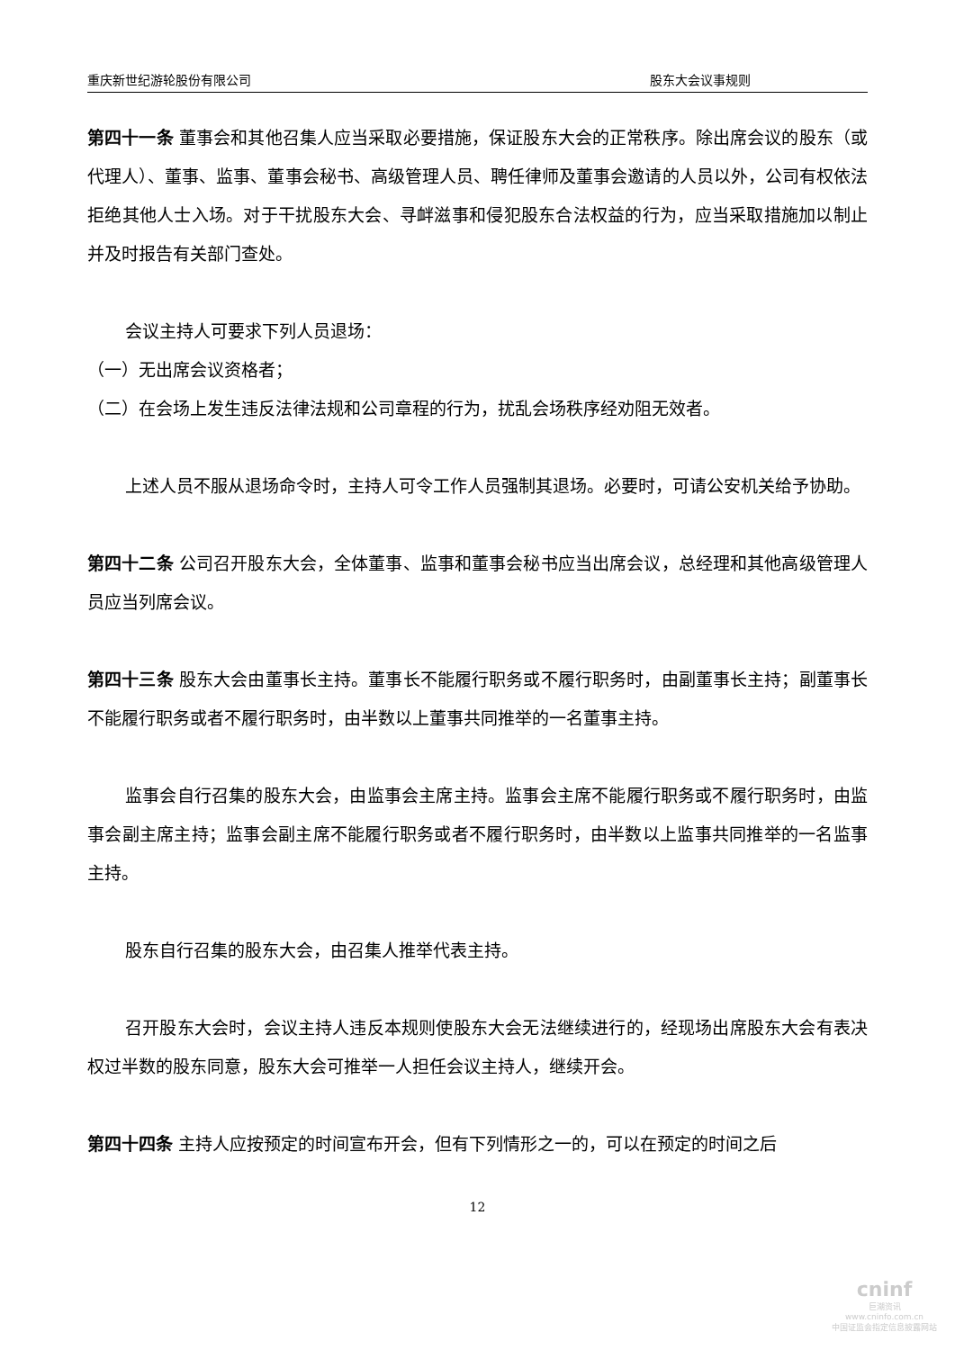重庆新世纪游轮股份有限公司 股东大会议事规则
第四十一条 董事会和其他召集人应当采取必要措施，保证股东大会的正常秩序。除出席会议的股东（或代理人）、董事、监事、董事会秘书、高级管理人员、聘任律师及董事会邀请的人员以外，公司有权依法拒绝其他人士入场。对于干扰股东大会、寻衅滋事和侵犯股东合法权益的行为，应当采取措施加以制止并及时报告有关部门查处。
会议主持人可要求下列人员退场：
（一）无出席会议资格者；
（二）在会场上发生违反法律法规和公司章程的行为，扰乱会场秩序经劝阻无效者。
上述人员不服从退场命令时，主持人可令工作人员强制其退场。必要时，可请公安机关给予协助。
第四十二条 公司召开股东大会，全体董事、监事和董事会秘书应当出席会议，总经理和其他高级管理人员应当列席会议。
第四十三条 股东大会由董事长主持。董事长不能履行职务或不履行职务时，由副董事长主持；副董事长不能履行职务或者不履行职务时，由半数以上董事共同推举的一名董事主持。
监事会自行召集的股东大会，由监事会主席主持。监事会主席不能履行职务或不履行职务时，由监事会副主席主持；监事会副主席不能履行职务或者不履行职务时，由半数以上监事共同推举的一名监事主持。
股东自行召集的股东大会，由召集人推举代表主持。
召开股东大会时，会议主持人违反本规则使股东大会无法继续进行的，经现场出席股东大会有表决权过半数的股东同意，股东大会可推举一人担任会议主持人，继续开会。
第四十四条 主持人应按预定的时间宣布开会，但有下列情形之一的，可以在预定的时间之后
12
cninf
巨潮资讯
www.cninfo.com.cn
中国证监会指定信息披露网站